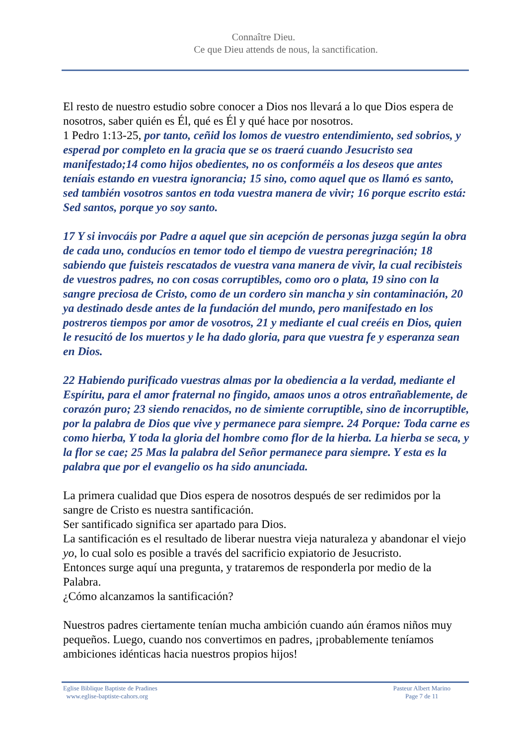Connaître Dieu.
Ce que Dieu attends de nous, la sanctification.
El resto de nuestro estudio sobre conocer a Dios nos llevará a lo que Dios espera de nosotros, saber quién es Él, qué es Él y qué hace por nosotros.
1 Pedro 1:13-25, por tanto, ceñid los lomos de vuestro entendimiento, sed sobrios, y esperad por completo en la gracia que se os traerá cuando Jesucristo sea manifestado;14 como hijos obedientes, no os conforméis a los deseos que antes teníais estando en vuestra ignorancia; 15 sino, como aquel que os llamó es santo, sed también vosotros santos en toda vuestra manera de vivir; 16 porque escrito está: Sed santos, porque yo soy santo.
17 Y si invocáis por Padre a aquel que sin acepción de personas juzga según la obra de cada uno, conducíos en temor todo el tiempo de vuestra peregrinación; 18 sabiendo que fuisteis rescatados de vuestra vana manera de vivir, la cual recibisteis de vuestros padres, no con cosas corruptibles, como oro o plata, 19 sino con la sangre preciosa de Cristo, como de un cordero sin mancha y sin contaminación, 20 ya destinado desde antes de la fundación del mundo, pero manifestado en los postreros tiempos por amor de vosotros, 21 y mediante el cual creéis en Dios, quien le resucitó de los muertos y le ha dado gloria, para que vuestra fe y esperanza sean en Dios.
22 Habiendo purificado vuestras almas por la obediencia a la verdad, mediante el Espíritu, para el amor fraternal no fingido, amaos unos a otros entrañablemente, de corazón puro; 23 siendo renacidos, no de simiente corruptible, sino de incorruptible, por la palabra de Dios que vive y permanece para siempre. 24 Porque: Toda carne es como hierba, Y toda la gloria del hombre como flor de la hierba. La hierba se seca, y la flor se cae; 25 Mas la palabra del Señor permanece para siempre. Y esta es la palabra que por el evangelio os ha sido anunciada.
La primera cualidad que Dios espera de nosotros después de ser redimidos por la sangre de Cristo es nuestra santificación.
Ser santificado significa ser apartado para Dios.
La santificación es el resultado de liberar nuestra vieja naturaleza y abandonar el viejo yo, lo cual solo es posible a través del sacrificio expiatorio de Jesucristo.
Entonces surge aquí una pregunta, y trataremos de responderla por medio de la Palabra.
¿Cómo alcanzamos la santificación?
Nuestros padres ciertamente tenían mucha ambición cuando aún éramos niños muy pequeños. Luego, cuando nos convertimos en padres, ¡probablemente teníamos ambiciones idénticas hacia nuestros propios hijos!
Eglise Biblique Baptiste de Pradines
www.eglise-baptiste-cahors.org
Pasteur Albert Marino
Page 7 de 11